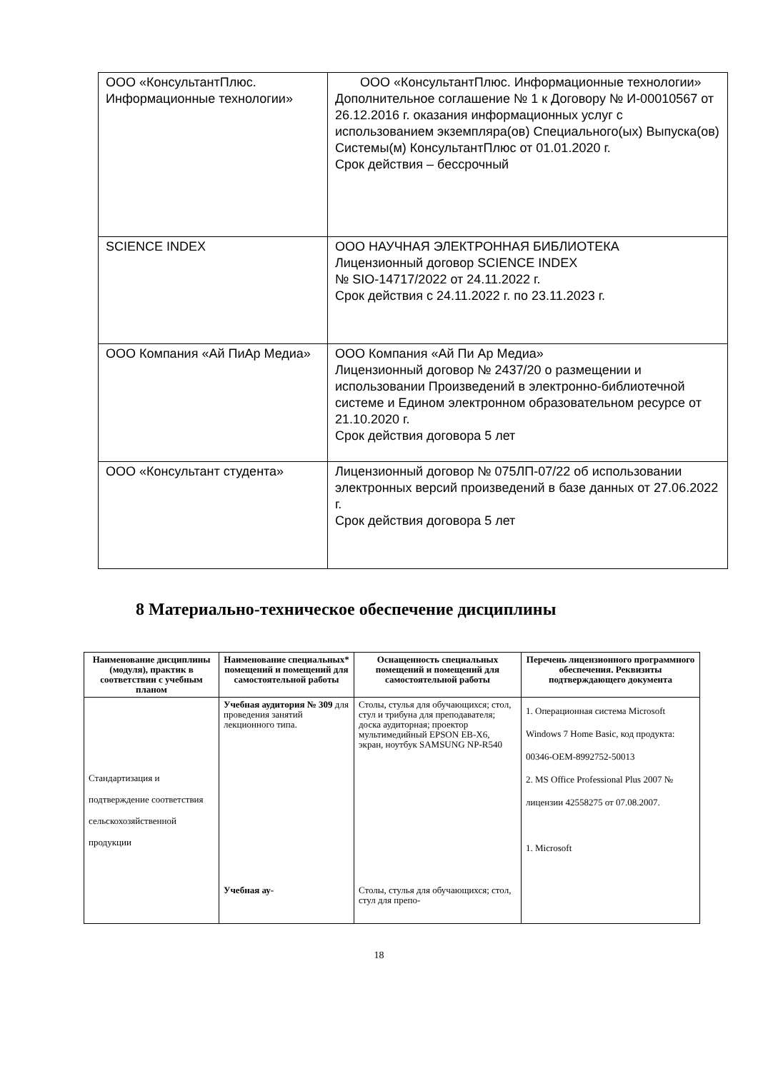| ООО «КонсультантПлюс. Информационные технологии» | ООО «КонсультантПлюс. Информационные технологии» Дополнительное соглашение № 1 к Договору № И-00010567 от 26.12.2016 г. оказания информационных услуг с использованием экземпляра(ов) Специального(ых) Выпуска(ов) Системы(м) КонсультантПлюс от 01.01.2020 г. Срок действия – бессрочный |
| SCIENCE INDEX | ООО НАУЧНАЯ ЭЛЕКТРОННАЯ БИБЛИОТЕКА Лицензионный договор SCIENCE INDEX № SIO-14717/2022 от 24.11.2022 г. Срок действия с 24.11.2022 г. по 23.11.2023 г. |
| ООО Компания «Ай ПиАр Медиа» | ООО Компания «Ай Пи Ар Медиа» Лицензионный договор № 2437/20 о размещении и использовании Произведений в электронно-библиотечной системе и Едином электронном образовательном ресурсе от 21.10.2020 г. Срок действия договора 5 лет |
| ООО «Консультант студента» | Лицензионный договор № 075ЛП-07/22 об использовании электронных версий произведений в базе данных от 27.06.2022 г. Срок действия договора 5 лет |
8 Материально-техническое обеспечение дисциплины
| Наименование дисциплины (модуля), практик в соответствии с учебным планом | Наименование специальных* помещений и помещений для самостоятельной работы | Оснащенность специальных помещений и помещений для самостоятельной работы | Перечень лицензионного программного обеспечения. Реквизиты подтверждающего документа |
| --- | --- | --- | --- |
| Стандартизация и подтверждение соответствия сельскохозяйственной продукции | Учебная аудитория № 309 для проведения занятий лекционного типа. Учебная ау- | Столы, стулья для обучающихся; стол, стул и трибуна для преподавателя; доска аудиторная; проектор мультимедийный EPSON EB-X6, экран, ноутбук SAMSUNG NP-R540 Столы, стулья для обучающихся; стол, стул для препо- | 1. Операционная система Microsoft Windows 7 Home Basic, код продукта: 00346-OEM-8992752-50013 2. MS Office Professional Plus 2007 № лицензии 42558275 от 07.08.2007. 1. Microsoft |
18